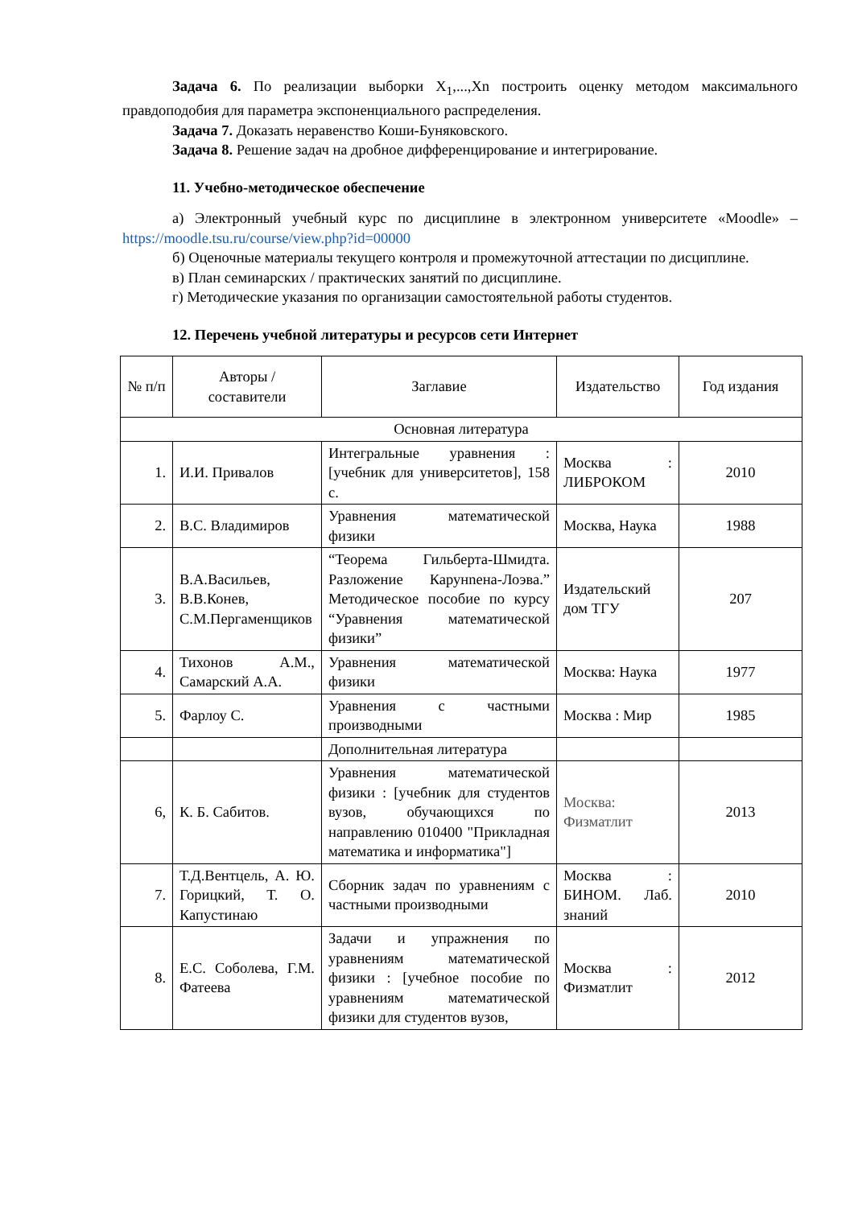Задача 6. По реализации выборки X<sub>1</sub>,...,Xn построить оценку методом максимального правдоподобия для параметра экспоненциального распределения.
Задача 7. Доказать неравенство Коши-Буняковского.
Задача 8. Решение задач на дробное дифференцирование и интегрирование.
11. Учебно-методическое обеспечение
а) Электронный учебный курс по дисциплине в электронном университете «Moodle» – https://moodle.tsu.ru/course/view.php?id=00000
б) Оценочные материалы текущего контроля и промежуточной аттестации по дисциплине.
в) План семинарских / практических занятий по дисциплине.
г) Методические указания по организации самостоятельной работы студентов.
12. Перечень учебной литературы и ресурсов сети Интернет
| № п/п | Авторы / составители | Заглавие | Издательство | Год издания |
| --- | --- | --- | --- | --- |
| Основная литература | | | | |
| 1. | И.И. Привалов | Интегральные уравнения : [учебник для университетов], 158 с. | Москва : ЛИБРОКОМ | 2010 |
| 2. | В.С. Владимиров | Уравнения математической физики | Москва, Наука | 1988 |
| 3. | В.А.Васильев, В.В.Конев, С.М.Пергаменщиков | “Теорема Гильберта-Шмидта. Разложение Карунnена-Лоэва.” Методическое пособие по курсу “Уравнения математической физики” | Издательский дом ТГУ | 207 |
| 4. | Тихонов А.М., Самарский А.А. | Уравнения математической физики | Москва: Наука | 1977 |
| 5. | Фарлоу С. | Уравнения с частными производными | Москва : Мир | 1985 |
| | | Дополнительная литература | | |
| 6, | К. Б. Сабитов. | Уравнения математической физики : [учебник для студентов вузов, обучающихся по направлению 010400 "Прикладная математика и информатика"] | Москва: Физматлит | 2013 |
| 7. | Т.Д.Вентцель, А. Ю. Горицкий, Т. О. Капустинаю | Сборник задач по уравнениям с частными производными | Москва : БИНОМ. Лаб. знаний | 2010 |
| 8. | Е.С. Соболева, Г.М. Фатеева | Задачи и упражнения по уравнениям математической физики : [учебное пособие по уравнениям математической физики для студентов вузов, | Москва : Физматлит | 2012 |